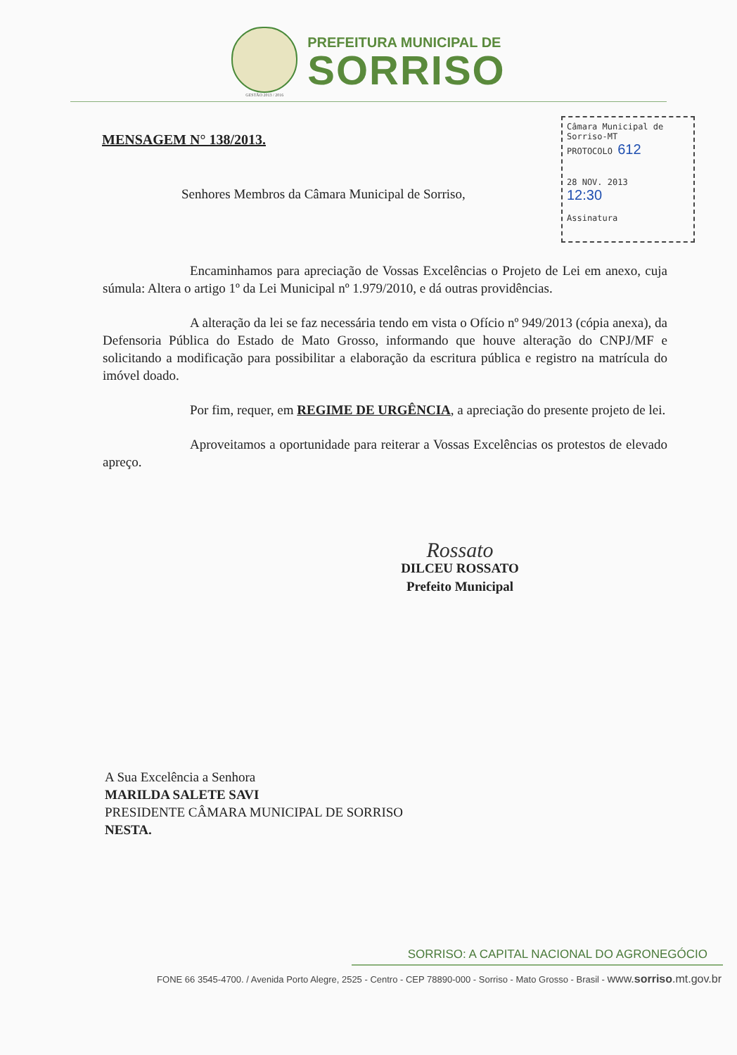GESTÃO 2013 / 2016
PREFEITURA MUNICIPAL DE
SORRISO
MENSAGEM N° 138/2013.
Câmara Municipal de Sorriso-MT
PROTOCOLO 612
28 NOV. 2013
12:30
Assinatura
Senhores Membros da Câmara Municipal de Sorriso,
Encaminhamos para apreciação de Vossas Excelências o Projeto de Lei em anexo, cuja súmula: Altera o artigo 1º da Lei Municipal nº 1.979/2010, e dá outras providências.
A alteração da lei se faz necessária tendo em vista o Ofício nº 949/2013 (cópia anexa), da Defensoria Pública do Estado de Mato Grosso, informando que houve alteração do CNPJ/MF e solicitando a modificação para possibilitar a elaboração da escritura pública e registro na matrícula do imóvel doado.
Por fim, requer, em REGIME DE URGÊNCIA, a apreciação do presente projeto de lei.
Aproveitamos a oportunidade para reiterar a Vossas Excelências os protestos de elevado apreço.
Rossato
DILCEU ROSSATO
Prefeito Municipal
A Sua Excelência a Senhora
MARILDA SALETE SAVI
PRESIDENTE CÂMARA MUNICIPAL DE SORRISO
NESTA.
SORRISO: A CAPITAL NACIONAL DO AGRONEGÓCIO
FONE 66 3545-4700. / Avenida Porto Alegre, 2525 - Centro - CEP 78890-000 - Sorriso - Mato Grosso - Brasil - www.sorriso.mt.gov.br